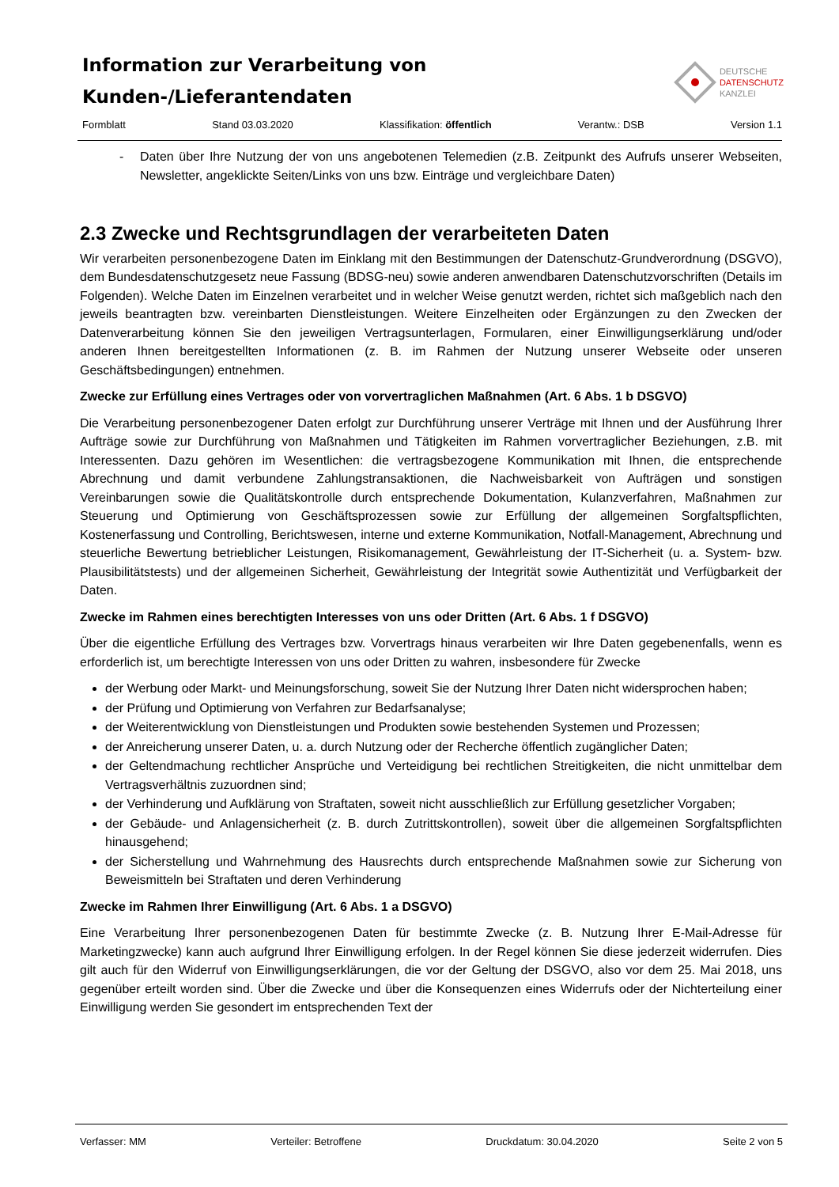Information zur Verarbeitung von
Kunden-/Lieferantendaten
DEUTSCHE
DATENSCHUTZ
KANZLEI
Formblatt Stand 03.03.2020 Klassifikation: öffentlich Verantw.: DSB Version 1.1
- Daten über Ihre Nutzung der von uns angebotenen Telemedien (z.B. Zeitpunkt des Aufrufs unserer Webseiten, Newsletter, angeklickte Seiten/Links von uns bzw. Einträge und vergleichbare Daten)
2.3 Zwecke und Rechtsgrundlagen der verarbeiteten Daten
Wir verarbeiten personenbezogene Daten im Einklang mit den Bestimmungen der Datenschutz-Grundverordnung (DSGVO), dem Bundesdatenschutzgesetz neue Fassung (BDSG-neu) sowie anderen anwendbaren Datenschutzvorschriften (Details im Folgenden). Welche Daten im Einzelnen verarbeitet und in welcher Weise genutzt werden, richtet sich maßgeblich nach den jeweils beantragten bzw. vereinbarten Dienstleistungen. Weitere Einzelheiten oder Ergänzungen zu den Zwecken der Datenverarbeitung können Sie den jeweiligen Vertragsunterlagen, Formularen, einer Einwilligungserklärung und/oder anderen Ihnen bereitgestellten Informationen (z. B. im Rahmen der Nutzung unserer Webseite oder unseren Geschäftsbedingungen) entnehmen.
Zwecke zur Erfüllung eines Vertrages oder von vorvertraglichen Maßnahmen (Art. 6 Abs. 1 b DSGVO)
Die Verarbeitung personenbezogener Daten erfolgt zur Durchführung unserer Verträge mit Ihnen und der Ausführung Ihrer Aufträge sowie zur Durchführung von Maßnahmen und Tätigkeiten im Rahmen vorvertraglicher Beziehungen, z.B. mit Interessenten. Dazu gehören im Wesentlichen: die vertragsbezogene Kommunikation mit Ihnen, die entsprechende Abrechnung und damit verbundene Zahlungstransaktionen, die Nachweisbarkeit von Aufträgen und sonstigen Vereinbarungen sowie die Qualitätskontrolle durch entsprechende Dokumentation, Kulanzverfahren, Maßnahmen zur Steuerung und Optimierung von Geschäftsprozessen sowie zur Erfüllung der allgemeinen Sorgfaltspflichten, Kostenerfassung und Controlling, Berichtswesen, interne und externe Kommunikation, Notfall-Management, Abrechnung und steuerliche Bewertung betrieblicher Leistungen, Risikomanagement, Gewährleistung der IT-Sicherheit (u. a. System- bzw. Plausibilitätstests) und der allgemeinen Sicherheit, Gewährleistung der Integrität sowie Authentizität und Verfügbarkeit der Daten.
Zwecke im Rahmen eines berechtigten Interesses von uns oder Dritten (Art. 6 Abs. 1 f DSGVO)
Über die eigentliche Erfüllung des Vertrages bzw. Vorvertrags hinaus verarbeiten wir Ihre Daten gegebenenfalls, wenn es erforderlich ist, um berechtigte Interessen von uns oder Dritten zu wahren, insbesondere für Zwecke
der Werbung oder Markt- und Meinungsforschung, soweit Sie der Nutzung Ihrer Daten nicht widersprochen haben;
der Prüfung und Optimierung von Verfahren zur Bedarfsanalyse;
der Weiterentwicklung von Dienstleistungen und Produkten sowie bestehenden Systemen und Prozessen;
der Anreicherung unserer Daten, u. a. durch Nutzung oder der Recherche öffentlich zugänglicher Daten;
der Geltendmachung rechtlicher Ansprüche und Verteidigung bei rechtlichen Streitigkeiten, die nicht unmittelbar dem Vertragsverhältnis zuzuordnen sind;
der Verhinderung und Aufklärung von Straftaten, soweit nicht ausschließlich zur Erfüllung gesetzlicher Vorgaben;
der Gebäude- und Anlagensicherheit (z. B. durch Zutrittskontrollen), soweit über die allgemeinen Sorgfaltspflichten hinausgehend;
der Sicherstellung und Wahrnehmung des Hausrechts durch entsprechende Maßnahmen sowie zur Sicherung von Beweismitteln bei Straftaten und deren Verhinderung
Zwecke im Rahmen Ihrer Einwilligung (Art. 6 Abs. 1 a DSGVO)
Eine Verarbeitung Ihrer personenbezogenen Daten für bestimmte Zwecke (z. B. Nutzung Ihrer E-Mail-Adresse für Marketingzwecke) kann auch aufgrund Ihrer Einwilligung erfolgen. In der Regel können Sie diese jederzeit widerrufen. Dies gilt auch für den Widerruf von Einwilligungserklärungen, die vor der Geltung der DSGVO, also vor dem 25. Mai 2018, uns gegenüber erteilt worden sind. Über die Zwecke und über die Konsequenzen eines Widerrufs oder der Nichterteilung einer Einwilligung werden Sie gesondert im entsprechenden Text der
Verfasser: MM Verteiler: Betroffene Druckdatum: 30.04.2020 Seite 2 von 5